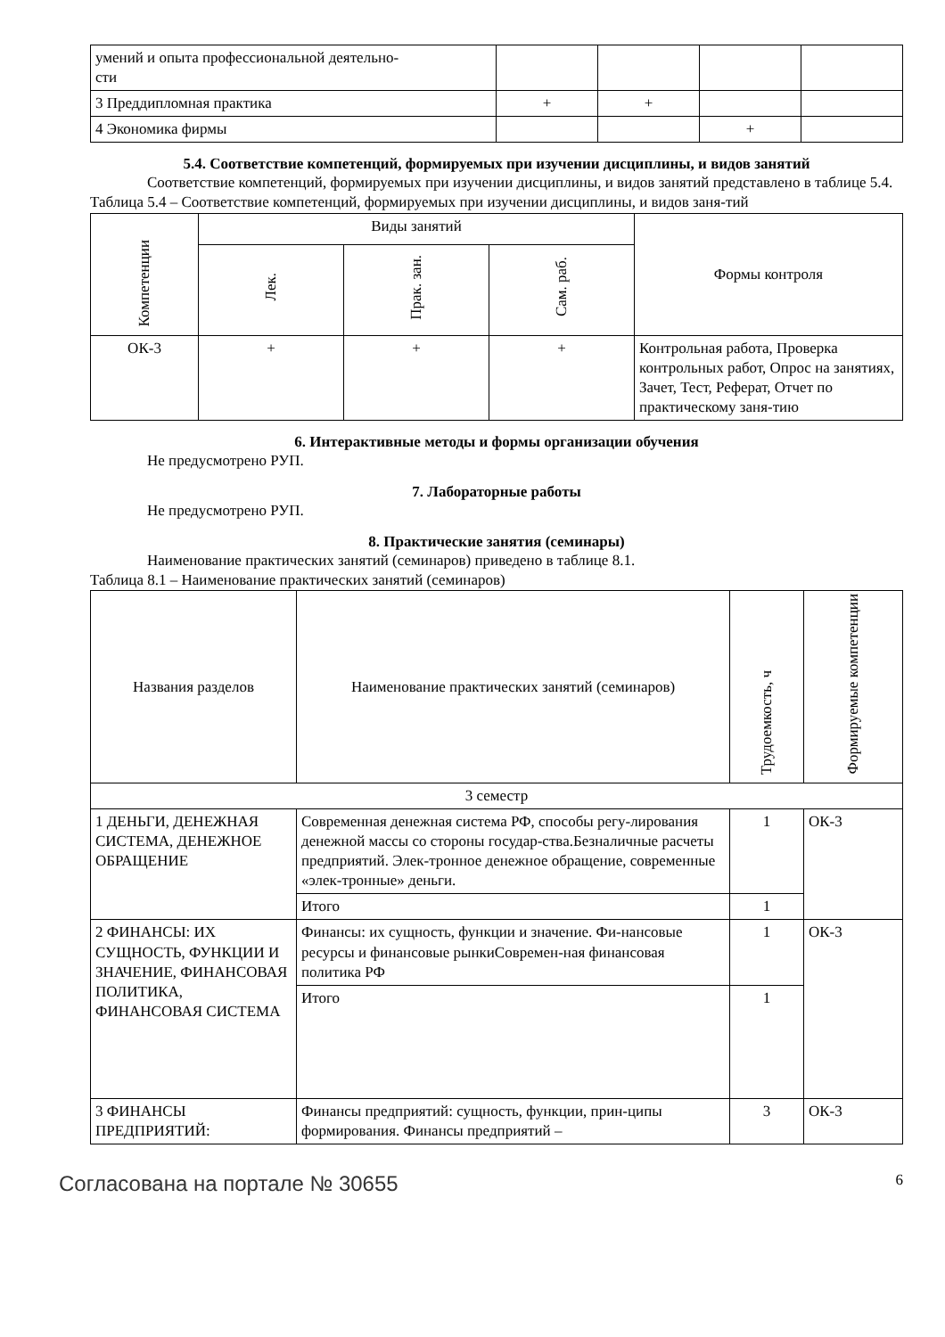| умений и опыта профессиональной деятельно- сти | | | | |
| 3 Преддипломная практика | + | + | | |
| 4 Экономика фирмы | | | + | |
5.4. Соответствие компетенций, формируемых при изучении дисциплины, и видов занятий
Соответствие компетенций, формируемых при изучении дисциплины, и видов занятий представлено в таблице 5.4.
Таблица 5.4 – Соответствие компетенций, формируемых при изучении дисциплины, и видов заня-тий
| Компетенции | Виды занятий | | | Формы контроля |
| --- | --- | --- | --- | --- |
| | Лек. | Прак. зан. | Сам. раб. | |
| ОК-3 | + | + | + | Контрольная работа, Проверка контрольных работ, Опрос на занятиях, Зачет, Тест, Реферат, Отчет по практическому заня-тию |
6. Интерактивные методы и формы организации обучения
Не предусмотрено РУП.
7. Лабораторные работы
Не предусмотрено РУП.
8. Практические занятия (семинары)
Наименование практических занятий (семинаров) приведено в таблице 8.1.
Таблица 8.1 – Наименование практических занятий (семинаров)
| Названия разделов | Наименование практических занятий (семинаров) | Трудоемкость, ч | Формируемые компетенции |
| --- | --- | --- | --- |
| 3 семестр | | | |
| 1 ДЕНЬГИ, ДЕНЕЖНАЯ СИСТЕМА, ДЕНЕЖНОЕ ОБРАЩЕНИЕ | Современная денежная система РФ, способы регу-лирования денежной массы со стороны государ-ства.Безналичные расчеты предприятий. Элек-тронное денежное обращение, современные «элек-тронные» деньги. | 1 | ОК-3 |
| | Итого | 1 | |
| 2 ФИНАНСЫ: ИХ СУЩНОСТЬ, ФУНКЦИИ И ЗНАЧЕНИЕ, ФИНАНСОВАЯ ПОЛИТИКА, ФИНАНСОВАЯ СИСТЕМА | Финансы: их сущность, функции и значение. Фи-нансовые ресурсы и финансовые рынкиСовремен-ная финансовая политика РФ | 1 | ОК-3 |
| | Итого | 1 | |
| 3 ФИНАНСЫ ПРЕДПРИЯТИЙ: | Финансы предприятий: сущность, функции, прин-ципы формирования. Финансы предприятий – | 3 | ОК-3 |
Согласована на портале № 30655 6